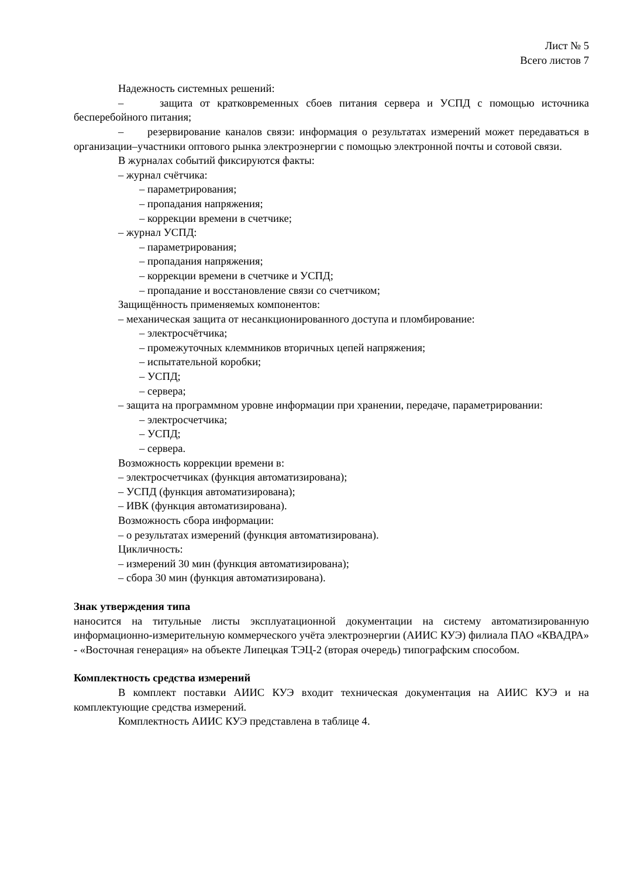Лист № 5
Всего листов 7
Надежность системных решений:
– защита от кратковременных сбоев питания сервера и УСПД с помощью источника бесперебойного питания;
– резервирование каналов связи: информация о результатах измерений может передаваться в организации–участники оптового рынка электроэнергии с помощью электронной почты и сотовой связи.
В журналах событий фиксируются факты:
– журнал счётчика:
– параметрирования;
– пропадания напряжения;
– коррекции времени в счетчике;
– журнал УСПД:
– параметрирования;
– пропадания напряжения;
– коррекции времени в счетчике и УСПД;
– пропадание и восстановление связи со счетчиком;
Защищённость применяемых компонентов:
– механическая защита от несанкционированного доступа и пломбирование:
– электросчётчика;
– промежуточных клеммников вторичных цепей напряжения;
– испытательной коробки;
– УСПД;
– сервера;
– защита на программном уровне информации при хранении, передаче, параметрировании:
– электросчетчика;
– УСПД;
– сервера.
Возможность коррекции времени в:
– электросчетчиках (функция автоматизирована);
– УСПД (функция автоматизирована);
– ИВК (функция автоматизирована).
Возможность сбора информации:
– о результатах измерений (функция автоматизирована).
Цикличность:
– измерений 30 мин (функция автоматизирована);
– сбора 30 мин (функция автоматизирована).
Знак утверждения типа
наносится на титульные листы эксплуатационной документации на систему автоматизированную информационно-измерительную коммерческого учёта электроэнергии (АИИС КУЭ) филиала ПАО «КВАДРА» - «Восточная генерация» на объекте Липецкая ТЭЦ-2 (вторая очередь) типографским способом.
Комплектность средства измерений
В комплект поставки АИИС КУЭ входит техническая документация на АИИС КУЭ и на комплектующие средства измерений.
Комплектность АИИС КУЭ представлена в таблице 4.